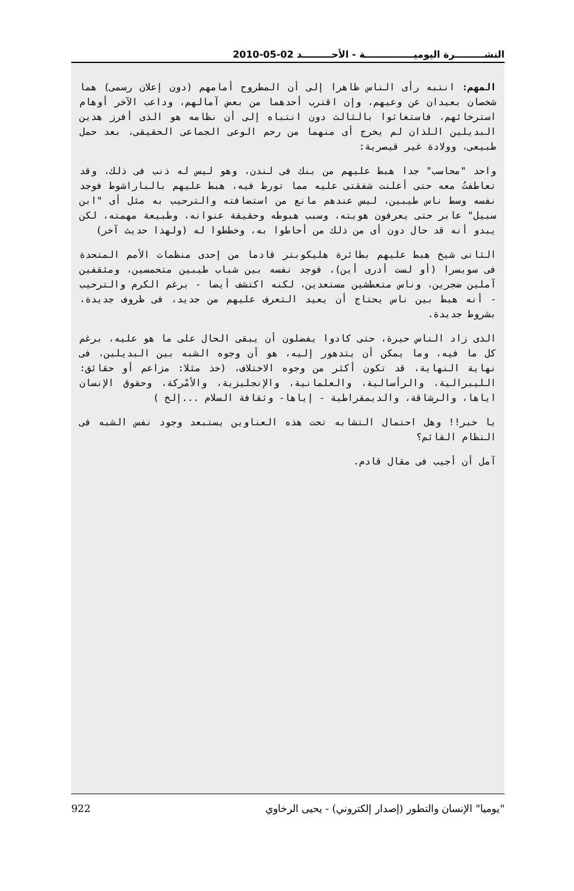النشـــــــــرة اليوميـــــــــــــــة - الأحـــــــــد 02-05-2010
المهم: انتبه رأى الناس ظاهرا إلى أن المطروح أمامهم (دون إعلان رسمى) هما شخصان بعيدان عن وعيهم، وإن اقترب أحدهما من بعض آمالهم، وداعب الآخر أوهام استرخائهم، فاستغاثوا بالثالث دون انتباه إلى أن نظامه هو الذى أفرز هذين البديلين اللذان لم يخرج أى منهما من رحم الوعى الجماعى الحقيقى، بعد حمل طبيعى، وولادة غير قيصرية:
واحد "محاسب" جدا هبط عليهم من بنك فى لندن، وهو ليس له ذنب فى ذلك، وقد تعاطفتُ معه حتى أعلنت شفقتى عليه مما تورط فيه، هبط عليهم بالباراشوط فوجد نفسه وسط ناس طيبين، ليس عندهم مانع من استضافته والترحيب به مثل أى "ابن سبيل" عابر حتى يعرفون هويته، وسبب هبوطه وحقيقة عنوانه، وطبيعة مهمته، لكن يبدو أنه قد حال دون أى من ذلك من أحاطوا به، وخططوا له (ولهذا حديث آخر)
الثانى شيخ هبط عليهم بطائرة هليكوبتر قادما من إحدى منظمات الأمم المتحدة فى سويسرا (أو لست أدرى أين)، فوجد نفسه بين شباب طيبين متحمسين، ومثقفين آملين ضجرين، وناس متعطشين مستعدين، لكنه اكتشف أيضا - برغم الكرم والترحيب - أنه هبط بين ناس يحتاج أن يعيد التعرف عليهم من جديد، فى ظروف جديدة، بشروط جديدة.
الذى زاد الناس حيرة، حتى كادوا يفضلون أن يبقى الحال على ما هو عليه، برغم كل ما فيه، وما يمكن أن يتدهور إليه، هو أن وجوه الشبه بين البديلين، فى نهاية النهاية، قد تكون أكثر من وجوه الاختلاف، (خذ مثلا: مزاعم أو حقائق: الليبرالية، والرأسالية، والعلمانية، والإنجليزية، والأمْركة، وحقوق الإنسان اياها، والرشاقة، والديمقراطية - إياها- وثقافة السلام ...إلخ )
يا خبر!! وهل احتمال التشابه تحت هذه العناوين يستبعد وجود نفس الشبه فى النظام القائم؟
آمل أن أجيب فى مقال قادم.
"يوميا" الإنسان والتطور (إصدار إلكتروني) - يحيى الرخاوي 922